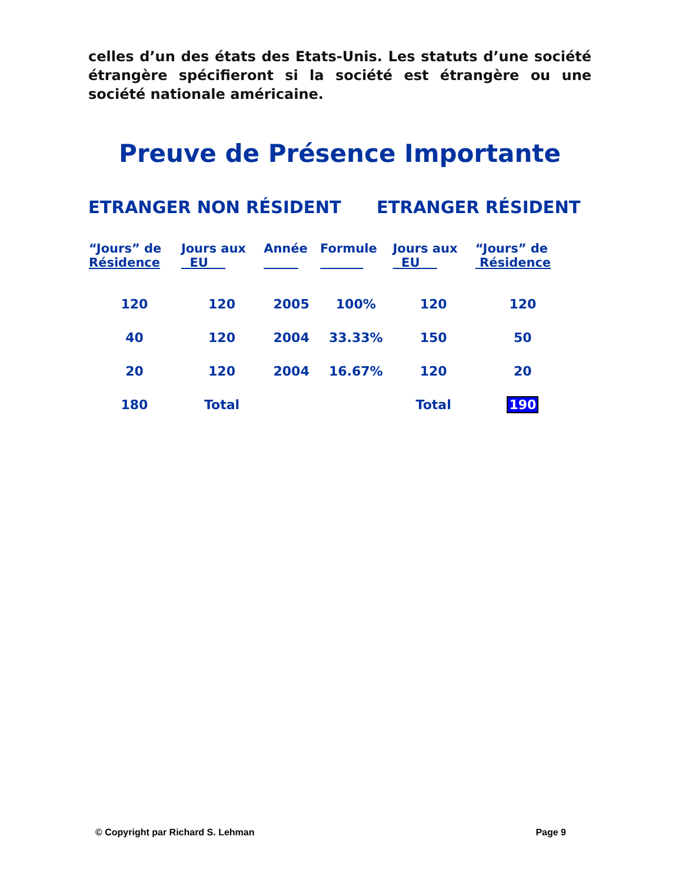celles d’un des états des Etats-Unis. Les statuts d’une société étrangère spécifieront si la société est étrangère ou une société nationale américaine.
Preuve de Présence Importante
ETRANGER NON RÉSIDENT ETRANGER RÉSIDENT
| “Jours” de Résidence | Jours aux EU | Année | Formule | Jours aux EU | “Jours” de Résidence |
| --- | --- | --- | --- | --- | --- |
| 120 | 120 | 2005 | 100% | 120 | 120 |
| 40 | 120 | 2004 | 33.33% | 150 | 50 |
| 20 | 120 | 2004 | 16.67% | 120 | 20 |
| 180 | Total | | | Total | 190 |
© Copyright par Richard S. Lehman Page 9